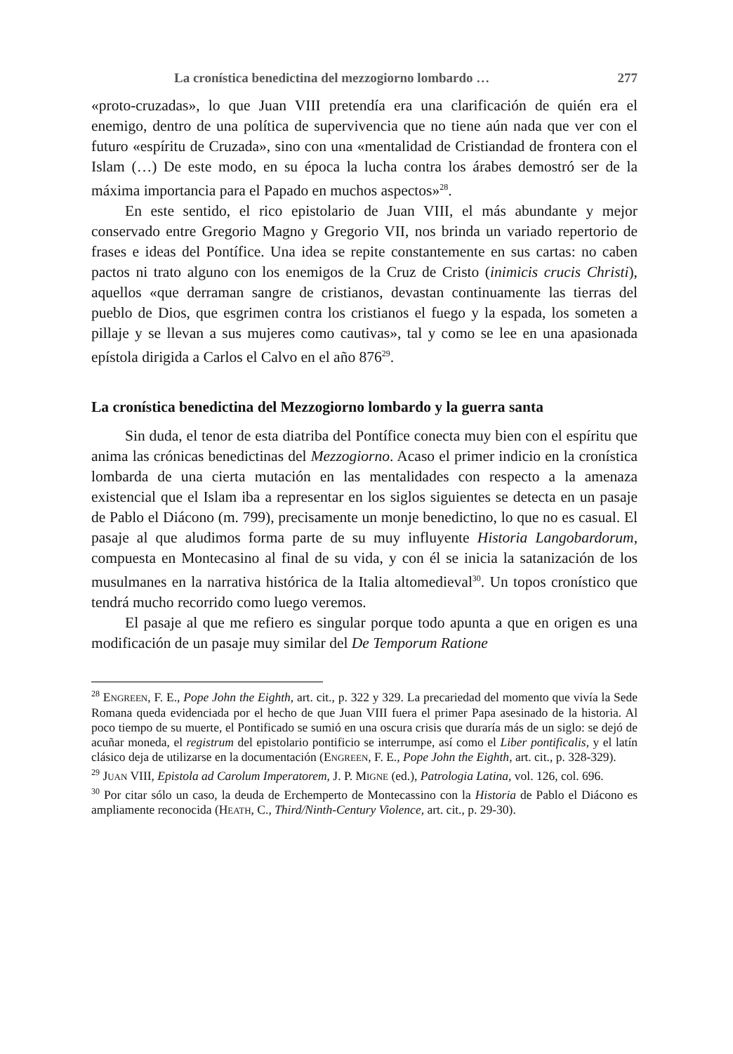La cronística benedictina del mezzogiorno lombardo … 277
«proto-cruzadas», lo que Juan VIII pretendía era una clarificación de quién era el enemigo, dentro de una política de supervivencia que no tiene aún nada que ver con el futuro «espíritu de Cruzada», sino con una «mentalidad de Cristiandad de frontera con el Islam (…) De este modo, en su época la lucha contra los árabes demostró ser de la máxima importancia para el Papado en muchos aspectos»<sup>28</sup>.
En este sentido, el rico epistolario de Juan VIII, el más abundante y mejor conservado entre Gregorio Magno y Gregorio VII, nos brinda un variado repertorio de frases e ideas del Pontífice. Una idea se repite constantemente en sus cartas: no caben pactos ni trato alguno con los enemigos de la Cruz de Cristo (inimicis crucis Christi), aquellos «que derraman sangre de cristianos, devastan continuamente las tierras del pueblo de Dios, que esgrimen contra los cristianos el fuego y la espada, los someten a pillaje y se llevan a sus mujeres como cautivas», tal y como se lee en una apasionada epístola dirigida a Carlos el Calvo en el año 876<sup>29</sup>.
La cronística benedictina del Mezzogiorno lombardo y la guerra santa
Sin duda, el tenor de esta diatriba del Pontífice conecta muy bien con el espíritu que anima las crónicas benedictinas del Mezzogiorno. Acaso el primer indicio en la cronística lombarda de una cierta mutación en las mentalidades con respecto a la amenaza existencial que el Islam iba a representar en los siglos siguientes se detecta en un pasaje de Pablo el Diácono (m. 799), precisamente un monje benedictino, lo que no es casual. El pasaje al que aludimos forma parte de su muy influyente Historia Langobardorum, compuesta en Montecasino al final de su vida, y con él se inicia la satanización de los musulmanes en la narrativa histórica de la Italia altomedieval<sup>30</sup>. Un topos cronístico que tendrá mucho recorrido como luego veremos.
El pasaje al que me refiero es singular porque todo apunta a que en origen es una modificación de un pasaje muy similar del De Temporum Ratione
<sup>28</sup> ENGREEN, F. E., Pope John the Eighth, art. cit., p. 322 y 329. La precariedad del momento que vivía la Sede Romana queda evidenciada por el hecho de que Juan VIII fuera el primer Papa asesinado de la historia. Al poco tiempo de su muerte, el Pontificado se sumió en una oscura crisis que duraría más de un siglo: se dejó de acuñar moneda, el registrum del epistolario pontificio se interrumpe, así como el Liber pontificalis, y el latín clásico deja de utilizarse en la documentación (ENGREEN, F. E., Pope John the Eighth, art. cit., p. 328-329).
<sup>29</sup> JUAN VIII, Epistola ad Carolum Imperatorem, J. P. MIGNE (ed.), Patrologia Latina, vol. 126, col. 696.
<sup>30</sup> Por citar sólo un caso, la deuda de Erchemperto de Montecassino con la Historia de Pablo el Diácono es ampliamente reconocida (HEATH, C., Third/Ninth-Century Violence, art. cit., p. 29-30).